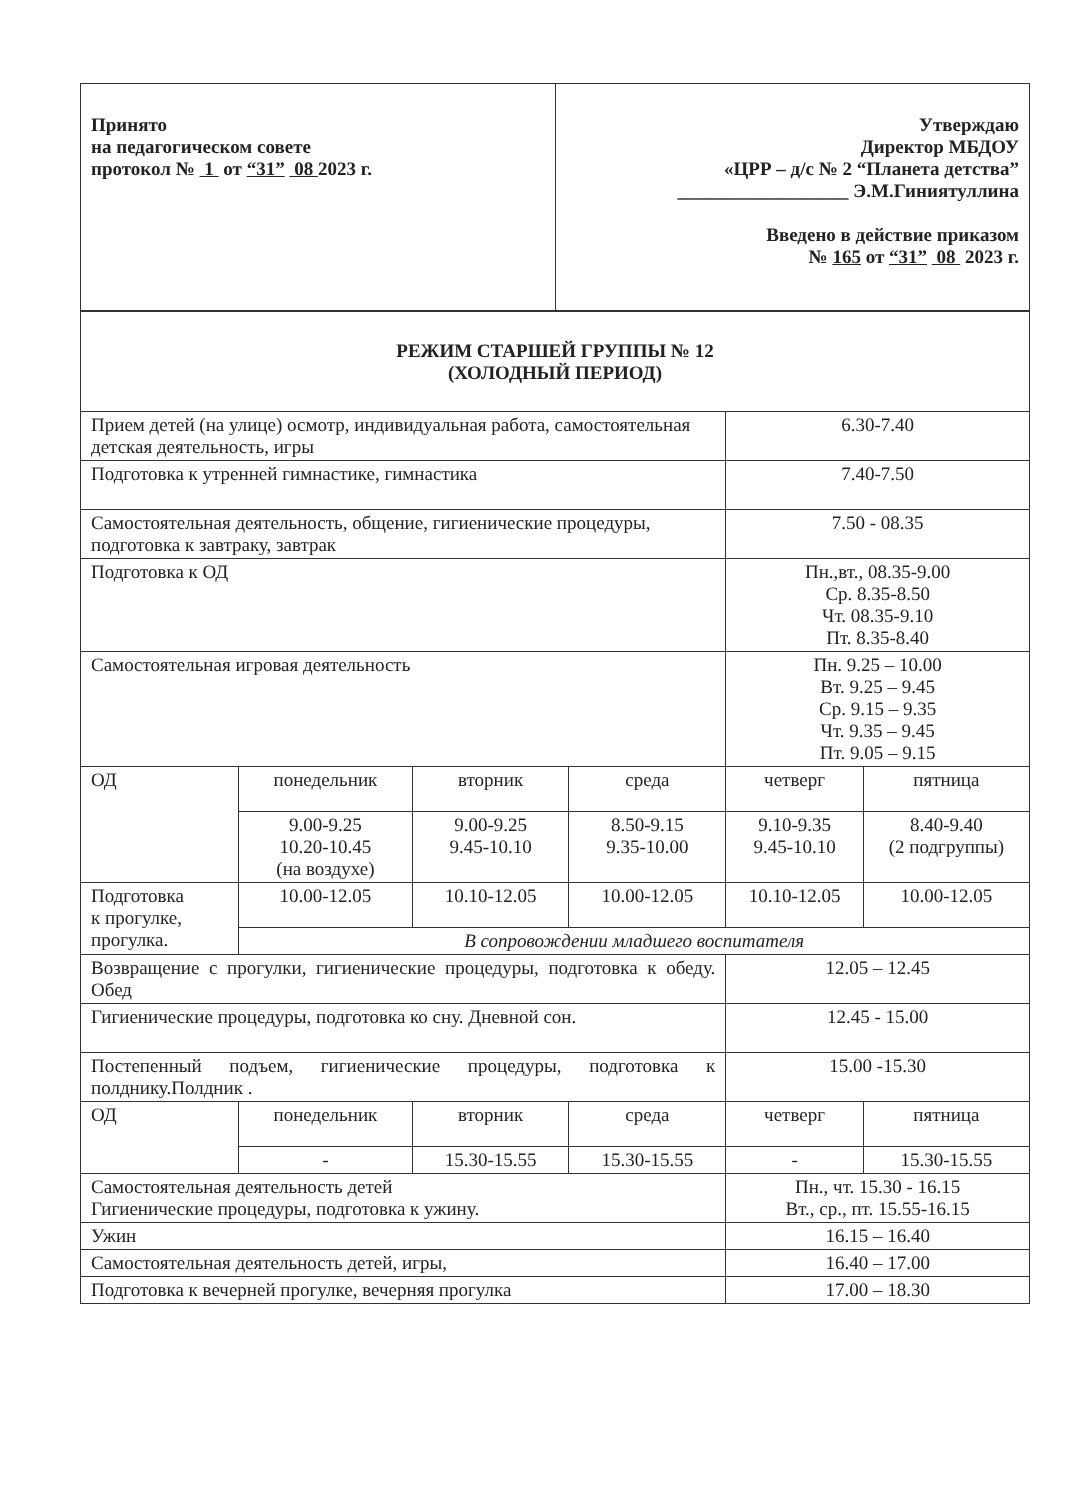| Принято на педагогическом совете протокол № 1 от “31” 08 2023 г. | Утверждаю Директор МБДОУ «ЦРР – д/с № 2 “Планета детства” __________________ Э.М.Гиниятуллина Введено в действие приказом № 165 от “31” 08 2023 г. |
| РЕЖИМ СТАРШЕЙ ГРУППЫ № 12 (ХОЛОДНЫЙ ПЕРИОД) | | | | | |
| Прием детей (на улице) осмотр, индивидуальная работа, самостоятельная детская деятельность, игры | | | | 6.30-7.40 | |
| Подготовка к утренней гимнастике, гимнастика | | | | 7.40-7.50 | |
| Самостоятельная деятельность, общение, гигиенические процедуры, подготовка к завтраку, завтрак | | | | 7.50 - 08.35 | |
| Подготовка к ОД | | | | Пн.,вт., 08.35-9.00 Ср. 8.35-8.50 Чт. 08.35-9.10 Пт. 8.35-8.40 | |
| Самостоятельная игровая деятельность | | | | Пн. 9.25 – 10.00 Вт. 9.25 – 9.45 Ср. 9.15 – 9.35 Чт. 9.35 – 9.45 Пт. 9.05 – 9.15 | |
| ОД | понедельник | вторник | среда | четверг | пятница |
| | 9.00-9.25 10.20-10.45 (на воздухе) | 9.00-9.25 9.45-10.10 | 8.50-9.15 9.35-10.00 | 9.10-9.35 9.45-10.10 | 8.40-9.40 (2 подгруппы) |
| Подготовка к прогулке, прогулка. | 10.00-12.05 | 10.10-12.05 | 10.00-12.05 | 10.10-12.05 | 10.00-12.05 |
| | В сопровождении младшего воспитателя | | | | |
| Возвращение с прогулки, гигиенические процедуры, подготовка к обеду. Обед | | | | 12.05 – 12.45 | |
| Гигиенические процедуры, подготовка ко сну. Дневной сон. | | | | 12.45 - 15.00 | |
| Постепенный подъем, гигиенические процедуры, подготовка к полднику.Полдник . | | | | 15.00 -15.30 | |
| ОД | понедельник | вторник | среда | четверг | пятница |
| | - | 15.30-15.55 | 15.30-15.55 | - | 15.30-15.55 |
| Самостоятельная деятельность детей Гигиенические процедуры, подготовка к ужину. | | | | Пн., чт. 15.30 - 16.15 Вт., ср., пт. 15.55-16.15 | |
| Ужин | | | | 16.15 – 16.40 | |
| Самостоятельная деятельность детей, игры, | | | | 16.40 – 17.00 | |
| Подготовка к вечерней прогулке, вечерняя прогулка | | | | 17.00 – 18.30 | |